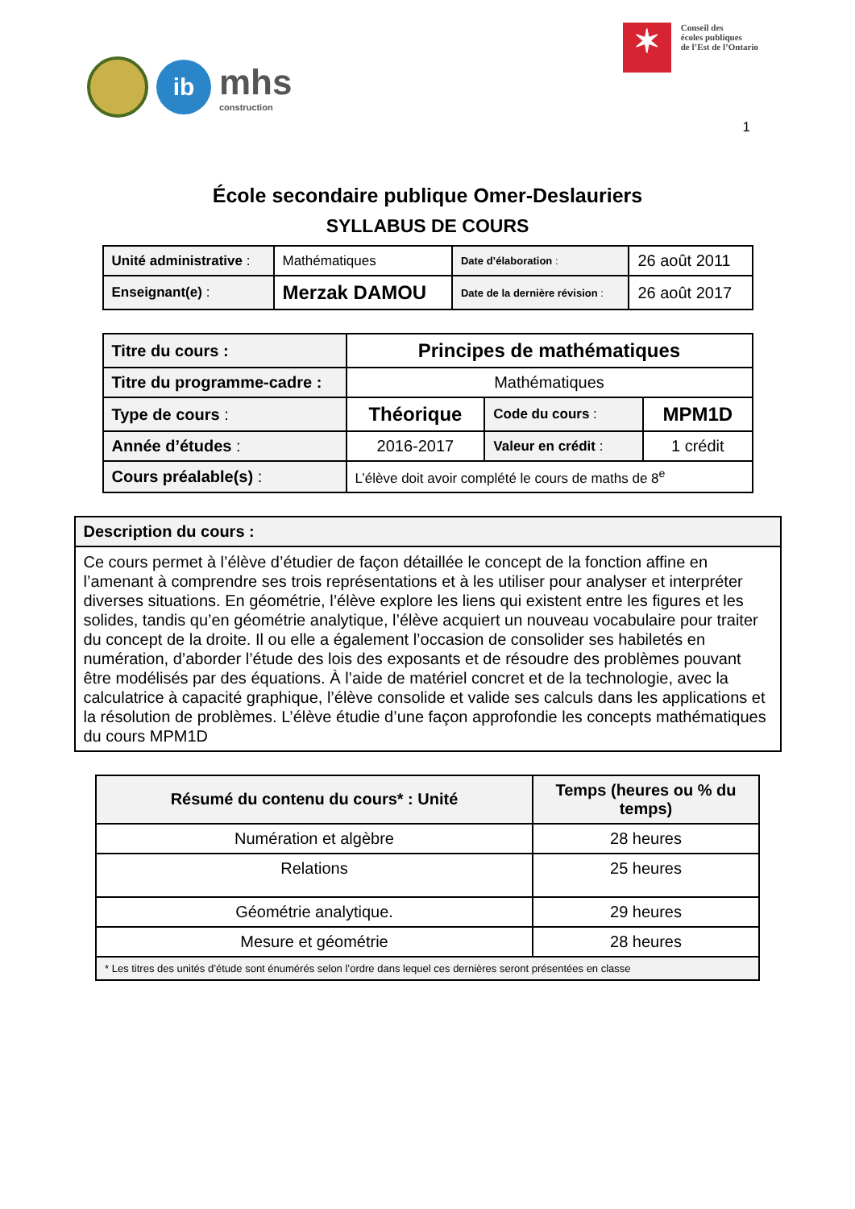ib
mhs
construction
✶
Conseil des
écoles publiques
de l’Est de l’Ontario
1
École secondaire publique Omer-Deslauriers
SYLLABUS DE COURS
| Unité administrative : | Mathématiques | Date d’élaboration : | 26 août 2011 |
| Enseignant(e) : | Merzak DAMOU | Date de la dernière révision : | 26 août 2017 |
| Titre du cours : | Principes de mathématiques | | |
| Titre du programme-cadre : | Mathématiques | | |
| Type de cours : | Théorique | Code du cours : | MPM1D |
| Année d’études : | 2016-2017 | Valeur en crédit : | 1 crédit |
| Cours préalable(s) : | L’élève doit avoir complété le cours de maths de 8<sup>e</sup> | | |
| Description du cours : |
| Ce cours permet à l’élève d’étudier de façon détaillée le concept de la fonction affine en l’amenant à comprendre ses trois représentations et à les utiliser pour analyser et interpréter diverses situations. En géométrie, l’élève explore les liens qui existent entre les figures et les solides, tandis qu’en géométrie analytique, l’élève acquiert un nouveau vocabulaire pour traiter du concept de la droite. Il ou elle a également l’occasion de consolider ses habiletés en numération, d’aborder l’étude des lois des exposants et de résoudre des problèmes pouvant être modélisés par des équations. À l’aide de matériel concret et de la technologie, avec la calculatrice à capacité graphique, l’élève consolide et valide ses calculs dans les applications et la résolution de problèmes. L’élève étudie d’une façon approfondie les concepts mathématiques du cours MPM1D |
| Résumé du contenu du cours* : Unité | Temps (heures ou % du temps) |
| --- | --- |
| Numération et algèbre | 28 heures |
| Relations | 25 heures |
| Géométrie analytique. | 29 heures |
| Mesure et géométrie | 28 heures |
| * Les titres des unités d’étude sont énumérés selon l’ordre dans lequel ces dernières seront présentées en classe | |